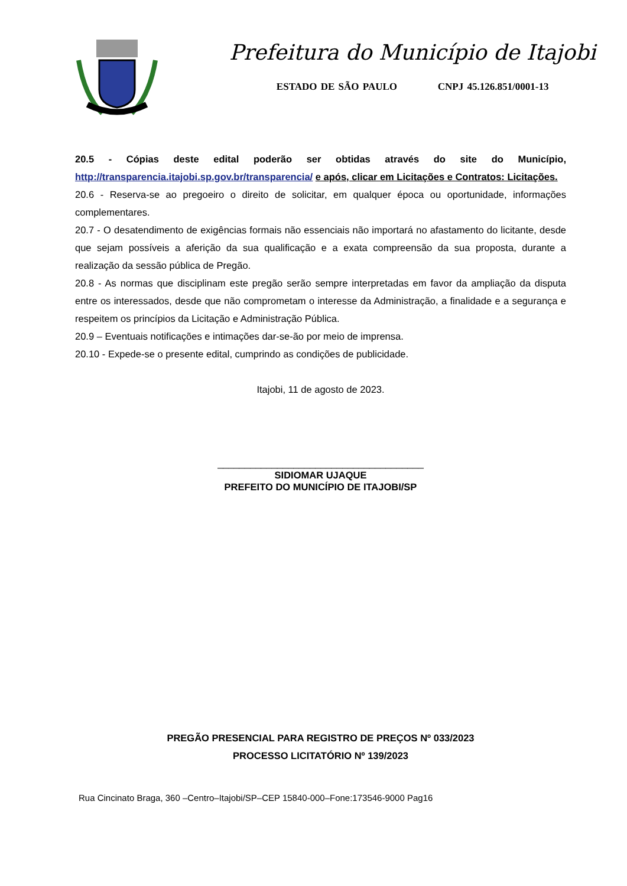Prefeitura do Município de Itajobi
ESTADO DE SÃO PAULO CNPJ 45.126.851/0001-13
20.5 - Cópias deste edital poderão ser obtidas através do site do Município, http://transparencia.itajobi.sp.gov.br/transparencia/ e após, clicar em Licitações e Contratos: Licitações.
20.6 - Reserva-se ao pregoeiro o direito de solicitar, em qualquer época ou oportunidade, informações complementares.
20.7 - O desatendimento de exigências formais não essenciais não importará no afastamento do licitante, desde que sejam possíveis a aferição da sua qualificação e a exata compreensão da sua proposta, durante a realização da sessão pública de Pregão.
20.8 - As normas que disciplinam este pregão serão sempre interpretadas em favor da ampliação da disputa entre os interessados, desde que não comprometam o interesse da Administração, a finalidade e a segurança e respeitem os princípios da Licitação e Administração Pública.
20.9 – Eventuais notificações e intimações dar-se-ão por meio de imprensa.
20.10 - Expede-se o presente edital, cumprindo as condições de publicidade.
Itajobi, 11 de agosto de 2023.
______________________________________
SIDIOMAR UJAQUE
PREFEITO DO MUNICÍPIO DE ITAJOBI/SP
PREGÃO PRESENCIAL PARA REGISTRO DE PREÇOS Nº 033/2023
PROCESSO LICITATÓRIO Nº 139/2023
Rua Cincinato Braga, 360 –Centro–Itajobi/SP–CEP 15840-000–Fone:173546-9000 Pag16